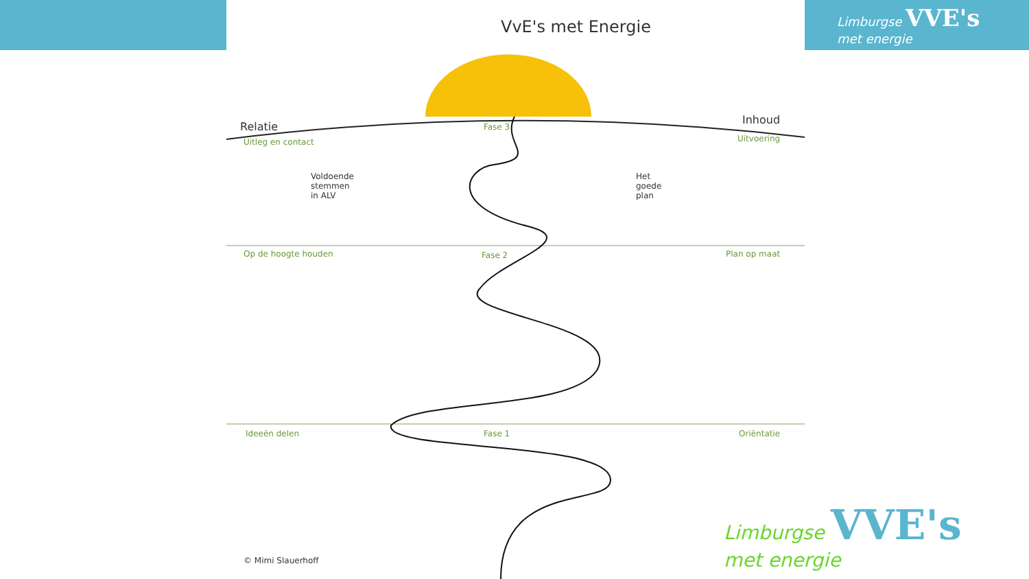Limburgse VVE's
met energie
VvE's met Energie
Relatie
Uitleg en contact
Inhoud
Uitvoering
Fase 3
Voldoende
stemmen
in ALV
Het
goede
plan
Op de hoogte houden Fase 2 Plan op maat
Ideeën delen Fase 1 Oriëntatie
© Mimi Slauerhoff
Limburgse VVE's
met energie